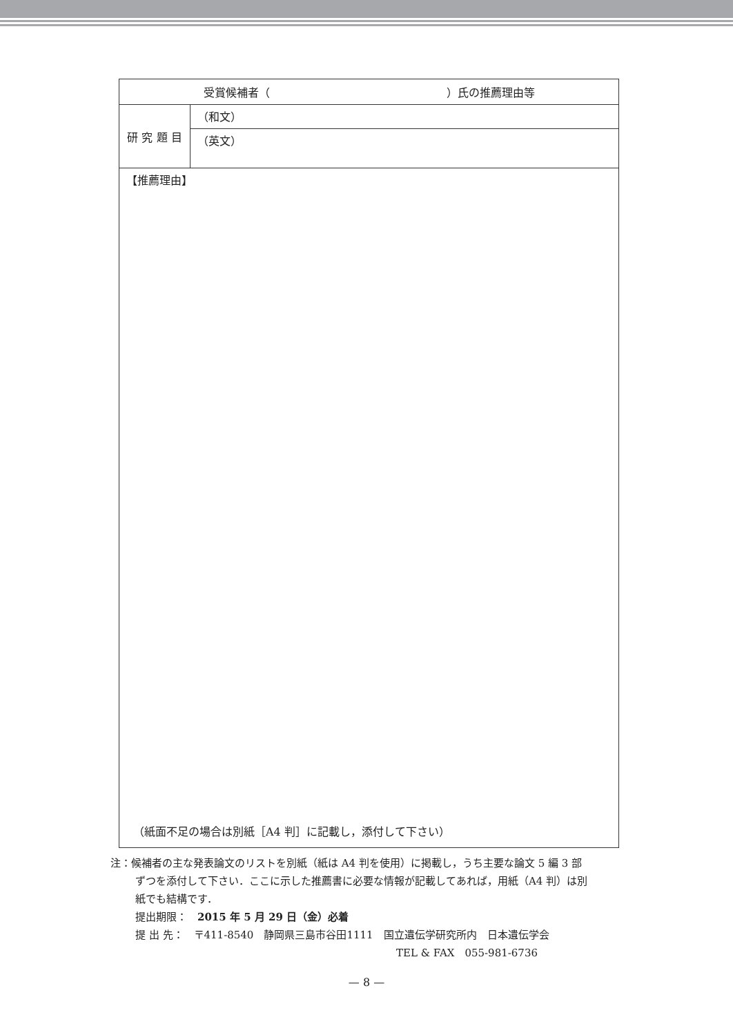| 受賞候補者（ ）氏の推薦理由等 | |
| 研 究 題 目 | （和文） |
| | （英文） |
| 【推薦理由】 （紙面不足の場合は別紙［A4 判］に記載し，添付して下さい） | |
注：候補者の主な発表論文のリストを別紙（紙は A4 判を使用）に掲載し，うち主要な論文 5 編 3 部
ずつを添付して下さい．ここに示した推薦書に必要な情報が記載してあれば，用紙（A4 判）は別
紙でも結構です．
提出期限：　2015 年 5 月 29 日（金）必着
提 出 先：　〒411-8540　静岡県三島市谷田1111　国立遺伝学研究所内　日本遺伝学会
TEL & FAX　055-981-6736
— 8 —